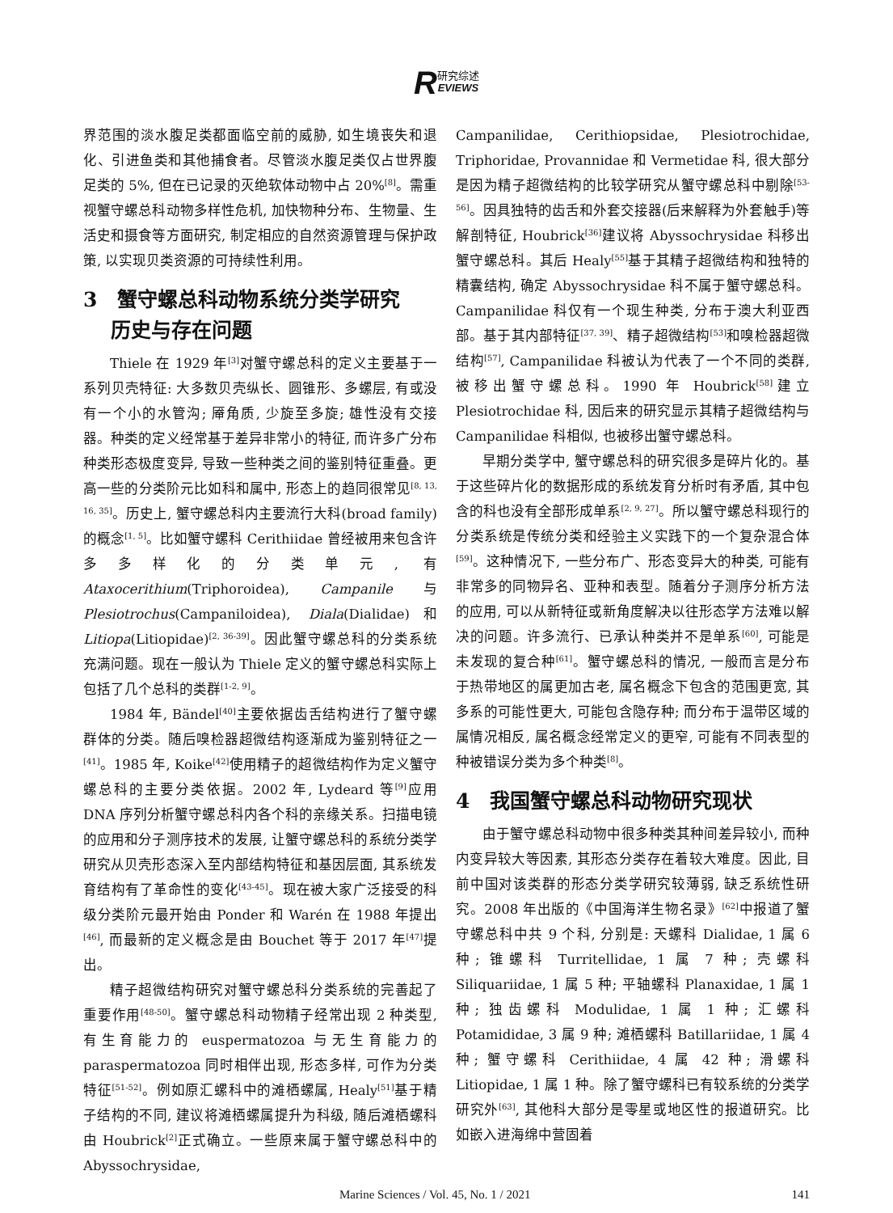R研究综述
EVIEWS
界范围的淡水腹足类都面临空前的威胁, 如生境丧失和退化、引进鱼类和其他捕食者。尽管淡水腹足类仅占世界腹足类的 5%, 但在已记录的灭绝软体动物中占 20%<sup>[8]</sup>。需重视蟹守螺总科动物多样性危机, 加快物种分布、生物量、生活史和摄食等方面研究, 制定相应的自然资源管理与保护政策, 以实现贝类资源的可持续性利用。
3　蟹守螺总科动物系统分类学研究
　 历史与存在问题
Thiele 在 1929 年<sup>[3]</sup>对蟹守螺总科的定义主要基于一系列贝壳特征: 大多数贝壳纵长、圆锥形、多螺层, 有或没有一个小的水管沟; 厣角质, 少旋至多旋; 雄性没有交接器。种类的定义经常基于差异非常小的特征, 而许多广分布种类形态极度变异, 导致一些种类之间的鉴别特征重叠。更高一些的分类阶元比如科和属中, 形态上的趋同很常见<sup>[8, 13, 16, 35]</sup>。历史上, 蟹守螺总科内主要流行大科(broad family)的概念<sup>[1, 5]</sup>。比如蟹守螺科 Cerithiidae 曾经被用来包含许多多样化的分类单元, 有 Ataxocerithium(Triphoroidea), Campanile 与 Plesiotrochus(Campaniloidea), Diala(Dialidae)和 Litiopa(Litiopidae)<sup>[2, 36-39]</sup>。因此蟹守螺总科的分类系统充满问题。现在一般认为 Thiele 定义的蟹守螺总科实际上包括了几个总科的类群<sup>[1-2, 9]</sup>。
1984 年, Bändel<sup>[40]</sup>主要依据齿舌结构进行了蟹守螺群体的分类。随后嗅检器超微结构逐渐成为鉴别特征之一<sup>[41]</sup>。1985 年, Koike<sup>[42]</sup>使用精子的超微结构作为定义蟹守螺总科的主要分类依据。2002 年, Lydeard 等<sup>[9]</sup>应用 DNA 序列分析蟹守螺总科内各个科的亲缘关系。扫描电镜的应用和分子测序技术的发展, 让蟹守螺总科的系统分类学研究从贝壳形态深入至内部结构特征和基因层面, 其系统发育结构有了革命性的变化<sup>[43-45]</sup>。现在被大家广泛接受的科级分类阶元最开始由 Ponder 和 Warén 在 1988 年提出<sup>[46]</sup>, 而最新的定义概念是由 Bouchet 等于 2017 年<sup>[47]</sup>提出。
精子超微结构研究对蟹守螺总科分类系统的完善起了重要作用<sup>[48-50]</sup>。蟹守螺总科动物精子经常出现 2 种类型, 有生育能力的 euspermatozoa 与无生育能力的 paraspermatozoa 同时相伴出现, 形态多样, 可作为分类特征<sup>[51-52]</sup>。例如原汇螺科中的滩栖螺属, Healy<sup>[51]</sup>基于精子结构的不同, 建议将滩栖螺属提升为科级, 随后滩栖螺科由 Houbrick<sup>[2]</sup>正式确立。一些原来属于蟹守螺总科中的 Abyssochrysidae,
Campanilidae, Cerithiopsidae, Plesiotrochidae, Triphoridae, Provannidae 和 Vermetidae 科, 很大部分是因为精子超微结构的比较学研究从蟹守螺总科中剔除<sup>[53-56]</sup>。因具独特的齿舌和外套交接器(后来解释为外套触手)等解剖特征, Houbrick<sup>[36]</sup>建议将 Abyssochrysidae 科移出蟹守螺总科。其后 Healy<sup>[55]</sup>基于其精子超微结构和独特的精囊结构, 确定 Abyssochrysidae 科不属于蟹守螺总科。Campanilidae 科仅有一个现生种类, 分布于澳大利亚西部。基于其内部特征<sup>[37, 39]</sup>、精子超微结构<sup>[53]</sup>和嗅检器超微结构<sup>[57]</sup>, Campanilidae 科被认为代表了一个不同的类群, 被移出蟹守螺总科。1990 年 Houbrick<sup>[58]</sup>建立 Plesiotrochidae 科, 因后来的研究显示其精子超微结构与 Campanilidae 科相似, 也被移出蟹守螺总科。
早期分类学中, 蟹守螺总科的研究很多是碎片化的。基于这些碎片化的数据形成的系统发育分析时有矛盾, 其中包含的科也没有全部形成单系<sup>[2, 9, 27]</sup>。所以蟹守螺总科现行的分类系统是传统分类和经验主义实践下的一个复杂混合体<sup>[59]</sup>。这种情况下, 一些分布广、形态变异大的种类, 可能有非常多的同物异名、亚种和表型。随着分子测序分析方法的应用, 可以从新特征或新角度解决以往形态学方法难以解决的问题。许多流行、已承认种类并不是单系<sup>[60]</sup>, 可能是未发现的复合种<sup>[61]</sup>。蟹守螺总科的情况, 一般而言是分布于热带地区的属更加古老, 属名概念下包含的范围更宽, 其多系的可能性更大, 可能包含隐存种; 而分布于温带区域的属情况相反, 属名概念经常定义的更窄, 可能有不同表型的种被错误分类为多个种类<sup>[8]</sup>。
4　我国蟹守螺总科动物研究现状
由于蟹守螺总科动物中很多种类其种间差异较小, 而种内变异较大等因素, 其形态分类存在着较大难度。因此, 目前中国对该类群的形态分类学研究较薄弱, 缺乏系统性研究。2008 年出版的《中国海洋生物名录》<sup>[62]</sup>中报道了蟹守螺总科中共 9 个科, 分别是: 天螺科 Dialidae, 1 属 6 种; 锥螺科 Turritellidae, 1 属 7 种; 壳螺科 Siliquariidae, 1 属 5 种; 平轴螺科 Planaxidae, 1 属 1 种; 独齿螺科 Modulidae, 1 属 1 种; 汇螺科 Potamididae, 3 属 9 种; 滩栖螺科 Batillariidae, 1 属 4 种; 蟹守螺科 Cerithiidae, 4 属 42 种; 滑螺科 Litiopidae, 1 属 1 种。除了蟹守螺科已有较系统的分类学研究外<sup>[63]</sup>, 其他科大部分是零星或地区性的报道研究。比如嵌入进海绵中营固着
Marine Sciences / Vol. 45, No. 1 / 2021 141